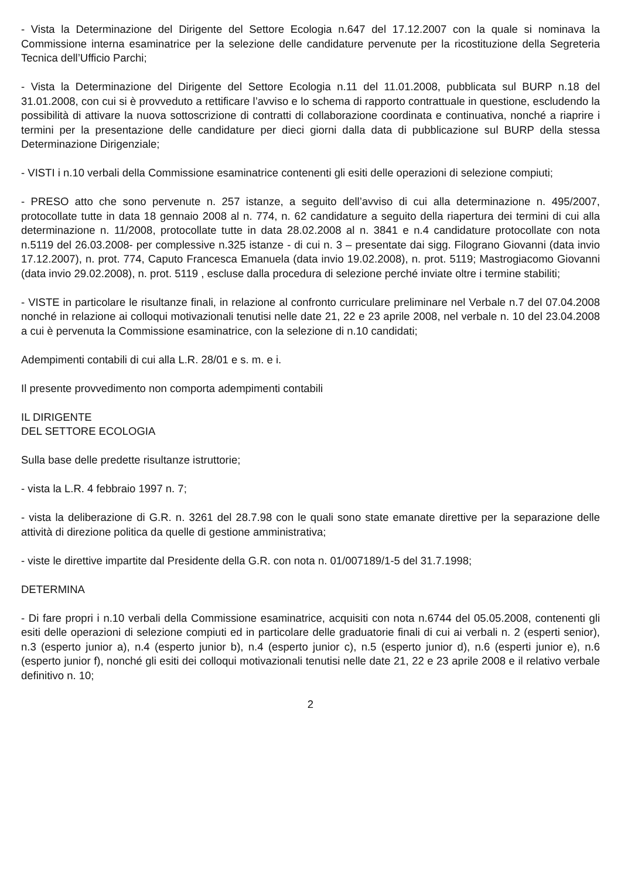- Vista la Determinazione del Dirigente del Settore Ecologia n.647 del 17.12.2007 con la quale si nominava la Commissione interna esaminatrice per la selezione delle candidature pervenute per la ricostituzione della Segreteria Tecnica dell’Ufficio Parchi;
- Vista la Determinazione del Dirigente del Settore Ecologia n.11 del 11.01.2008, pubblicata sul BURP n.18 del 31.01.2008, con cui si è provveduto a rettificare l’avviso e lo schema di rapporto contrattuale in questione, escludendo la possibilità di attivare la nuova sottoscrizione di contratti di collaborazione coordinata e continuativa, nonché a riaprire i termini per la presentazione delle candidature per dieci giorni dalla data di pubblicazione sul BURP della stessa Determinazione Dirigenziale;
- VISTI i n.10 verbali della Commissione esaminatrice contenenti gli esiti delle operazioni di selezione compiuti;
- PRESO atto che sono pervenute n. 257 istanze, a seguito dell’avviso di cui alla determinazione n. 495/2007, protocollate tutte in data 18 gennaio 2008 al n. 774, n. 62 candidature a seguito della riapertura dei termini di cui alla determinazione n. 11/2008, protocollate tutte in data 28.02.2008 al n. 3841 e n.4 candidature protocollate con nota n.5119 del 26.03.2008- per complessive n.325 istanze - di cui n. 3 – presentate dai sigg. Filograno Giovanni (data invio 17.12.2007), n. prot. 774, Caputo Francesca Emanuela (data invio 19.02.2008), n. prot. 5119; Mastrogiacomo Giovanni (data invio 29.02.2008), n. prot. 5119 , escluse dalla procedura di selezione perché inviate oltre i termine stabiliti;
- VISTE in particolare le risultanze finali, in relazione al confronto curriculare preliminare nel Verbale n.7 del 07.04.2008 nonché in relazione ai colloqui motivazionali tenutisi nelle date 21, 22 e 23 aprile 2008, nel verbale n. 10 del 23.04.2008 a cui è pervenuta la Commissione esaminatrice, con la selezione di n.10 candidati;
Adempimenti contabili di cui alla L.R. 28/01 e s. m. e i.
Il presente provvedimento non comporta adempimenti contabili
IL DIRIGENTE
DEL SETTORE ECOLOGIA
Sulla base delle predette risultanze istruttorie;
- vista la L.R. 4 febbraio 1997 n. 7;
- vista la deliberazione di G.R. n. 3261 del 28.7.98 con le quali sono state emanate direttive per la separazione delle attività di direzione politica da quelle di gestione amministrativa;
- viste le direttive impartite dal Presidente della G.R. con nota n. 01/007189/1-5 del 31.7.1998;
DETERMINA
- Di fare propri i n.10 verbali della Commissione esaminatrice, acquisiti con nota n.6744 del 05.05.2008, contenenti gli esiti delle operazioni di selezione compiuti ed in particolare delle graduatorie finali di cui ai verbali n. 2 (esperti senior), n.3 (esperto junior a), n.4 (esperto junior b), n.4 (esperto junior c), n.5 (esperto junior d), n.6 (esperti junior e), n.6 (esperto junior f), nonché gli esiti dei colloqui motivazionali tenutisi nelle date 21, 22 e 23 aprile 2008 e il relativo verbale definitivo n. 10;
2